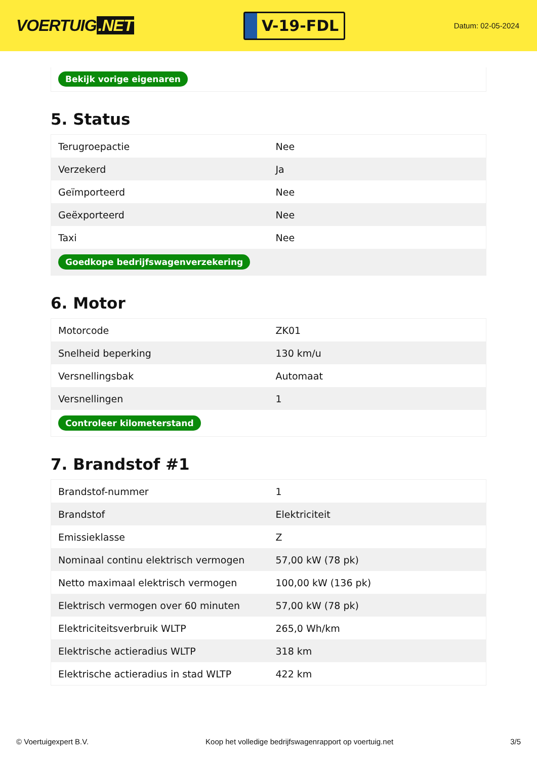VOERTUIG.NET
V-19-FDL
Datum: 02-05-2024
Bekijk vorige eigenaren
5. Status
| Terugroepactie | Nee |
| Verzekerd | Ja |
| Geïmporteerd | Nee |
| Geëxporteerd | Nee |
| Taxi | Nee |
| Goedkope bedrijfswagenverzekering | |
6. Motor
| Motorcode | ZK01 |
| Snelheid beperking | 130 km/u |
| Versnellingsbak | Automaat |
| Versnellingen | 1 |
| Controleer kilometerstand | |
7. Brandstof #1
| Brandstof-nummer | 1 |
| Brandstof | Elektriciteit |
| Emissieklasse | Z |
| Nominaal continu elektrisch vermogen | 57,00 kW (78 pk) |
| Netto maximaal elektrisch vermogen | 100,00 kW (136 pk) |
| Elektrisch vermogen over 60 minuten | 57,00 kW (78 pk) |
| Elektriciteitsverbruik WLTP | 265,0 Wh/km |
| Elektrische actieradius WLTP | 318 km |
| Elektrische actieradius in stad WLTP | 422 km |
© Voertuigexpert B.V. Koop het volledige bedrijfswagenrapport op voertuig.net 3/5